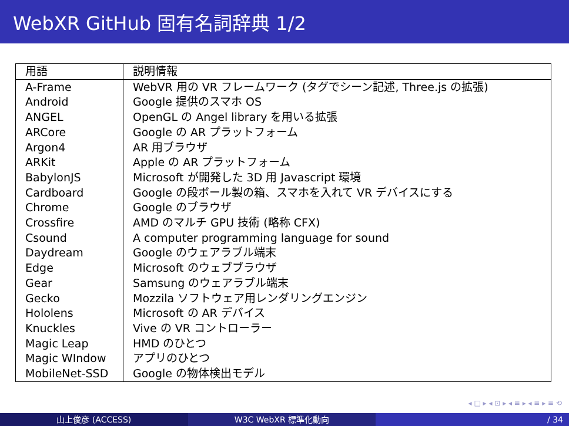WebXR GitHub 固有名詞辞典 1/2
| 用語 | 説明情報 |
| --- | --- |
| A-Frame | WebVR 用の VR フレームワーク (タグでシーン記述, Three.js の拡張) |
| Android | Google 提供のスマホ OS |
| ANGEL | OpenGL の Angel library を用いる拡張 |
| ARCore | Google の AR プラットフォーム |
| Argon4 | AR 用ブラウザ |
| ARKit | Apple の AR プラットフォーム |
| BabylonJS | Microsoft が開発した 3D 用 Javascript 環境 |
| Cardboard | Google の段ボール製の箱、スマホを入れて VR デバイスにする |
| Chrome | Google のブラウザ |
| Crossfire | AMD のマルチ GPU 技術 (略称 CFX) |
| Csound | A computer programming language for sound |
| Daydream | Google のウェアラブル端末 |
| Edge | Microsoft のウェブブラウザ |
| Gear | Samsung のウェアラブル端末 |
| Gecko | Mozzila ソフトウェア用レンダリングエンジン |
| Hololens | Microsoft の AR デバイス |
| Knuckles | Vive の VR コントローラー |
| Magic Leap | HMD のひとつ |
| Magic WIndow | アプリのひとつ |
| MobileNet-SSD | Google の物体検出モデル |
◂ □ ▸ ◂ ⊡ ▸ ◂ ≡ ▸ ◂ ≡ ▸ ≡ ⟲
山上俊彦 (ACCESS) W3C WebXR 標準化動向 / 34